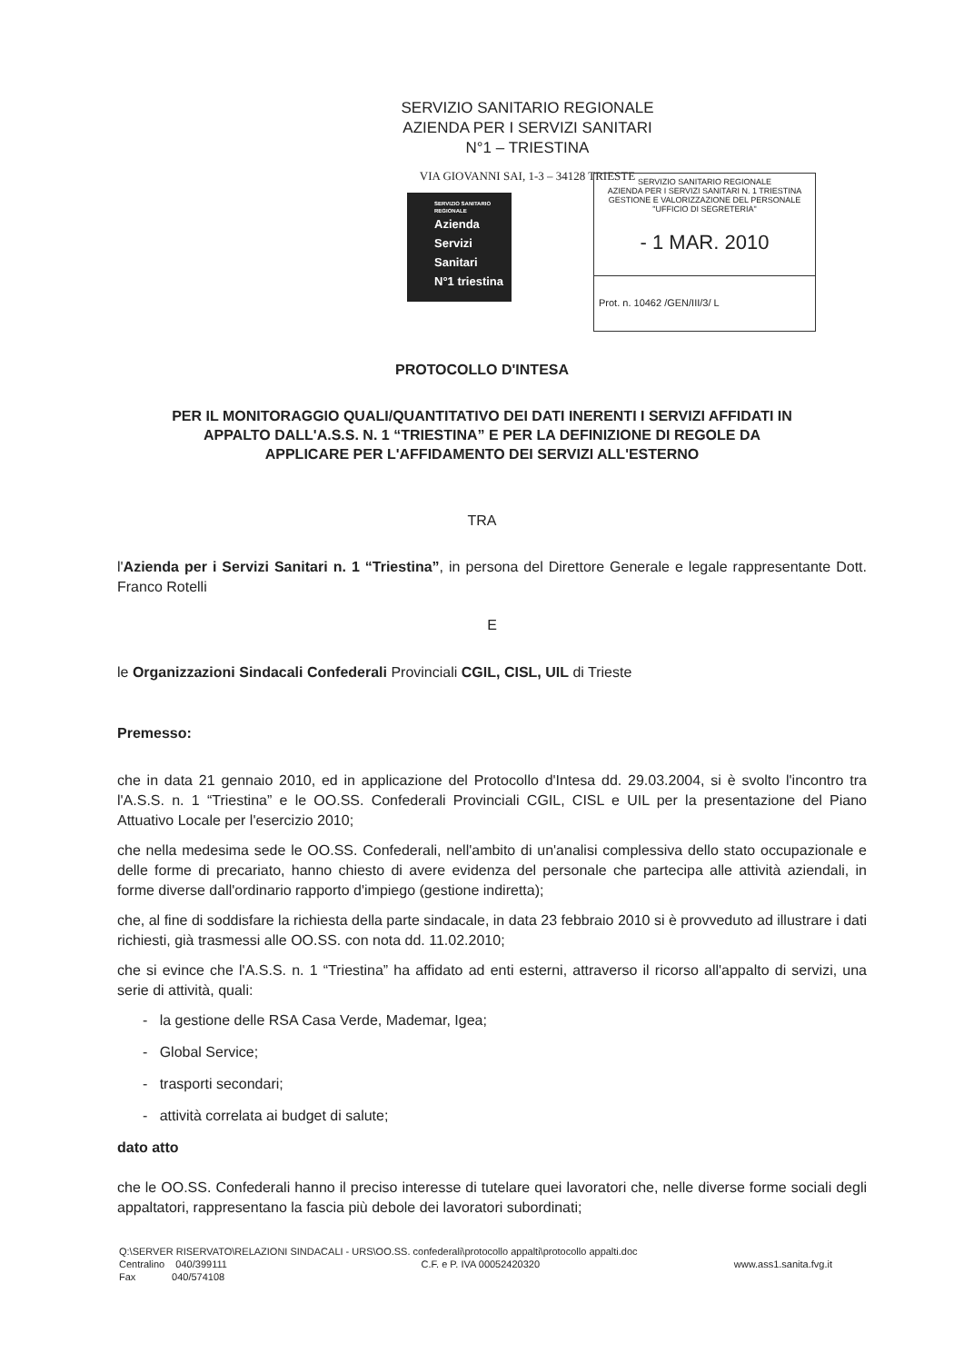SERVIZIO SANITARIO REGIONALE
AZIENDA PER I SERVIZI SANITARI
N°1 – TRIESTINA
VIA GIOVANNI SAI, 1-3 – 34128 TRIESTE
SERVIZIO SANITARIO REGIONALE
Azienda
Servizi
Sanitari
N°1 triestina
SERVIZIO SANITARIO REGIONALE
AZIENDA PER I SERVIZI SANITARI N. 1 TRIESTINA
GESTIONE E VALORIZZAZIONE DEL PERSONALE
"UFFICIO DI SEGRETERIA"
- 1 MAR. 2010
Prot. n. 10462 /GEN/III/3/ L
PROTOCOLLO D'INTESA
PER IL MONITORAGGIO QUALI/QUANTITATIVO DEI DATI INERENTI I SERVIZI AFFIDATI IN
APPALTO DALL'A.S.S. N. 1 “TRIESTINA” E PER LA DEFINIZIONE DI REGOLE DA
APPLICARE PER L'AFFIDAMENTO DEI SERVIZI ALL'ESTERNO
TRA
l'Azienda per i Servizi Sanitari n. 1 “Triestina”, in persona del Direttore Generale e legale rappresentante Dott. Franco Rotelli
E
le Organizzazioni Sindacali Confederali Provinciali CGIL, CISL, UIL di Trieste
Premesso:
che in data 21 gennaio 2010, ed in applicazione del Protocollo d'Intesa dd. 29.03.2004, si è svolto l'incontro tra l'A.S.S. n. 1 “Triestina” e le OO.SS. Confederali Provinciali CGIL, CISL e UIL per la presentazione del Piano Attuativo Locale per l'esercizio 2010;
che nella medesima sede le OO.SS. Confederali, nell'ambito di un'analisi complessiva dello stato occupazionale e delle forme di precariato, hanno chiesto di avere evidenza del personale che partecipa alle attività aziendali, in forme diverse dall'ordinario rapporto d'impiego (gestione indiretta);
che, al fine di soddisfare la richiesta della parte sindacale, in data 23 febbraio 2010 si è provveduto ad illustrare i dati richiesti, già trasmessi alle OO.SS. con nota dd. 11.02.2010;
che si evince che l'A.S.S. n. 1 “Triestina” ha affidato ad enti esterni, attraverso il ricorso all'appalto di servizi, una serie di attività, quali:
- la gestione delle RSA Casa Verde, Mademar, Igea;
- Global Service;
- trasporti secondari;
- attività correlata ai budget di salute;
dato atto
che le OO.SS. Confederali hanno il preciso interesse di tutelare quei lavoratori che, nelle diverse forme sociali degli appaltatori, rappresentano la fascia più debole dei lavoratori subordinati;
Q:\SERVER RISERVATO\RELAZIONI SINDACALI - URS\OO.SS. confederali\protocollo appalti\protocollo appalti.doc
Centralino 040/399111 C.F. e P. IVA 00052420320 www.ass1.sanita.fvg.it
Fax 040/574108